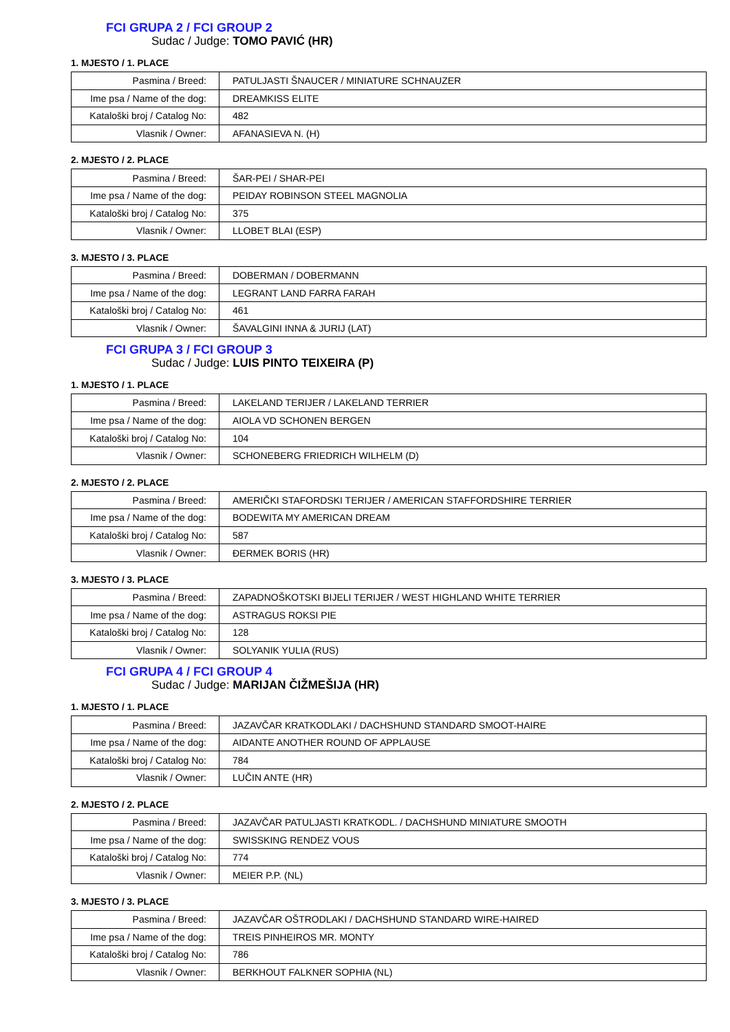FCI GRUPA 2 / FCI GROUP 2
Sudac / Judge: TOMO PAVIĆ (HR)
1. MJESTO / 1. PLACE
| Pasmina / Breed: | PATULJASTI ŠNAUCER / MINIATURE SCHNAUZER |
| Ime psa / Name of the dog: | DREAMKISS ELITE |
| Kataloški broj / Catalog No: | 482 |
| Vlasnik / Owner: | AFANASIEVA N. (H) |
2. MJESTO / 2. PLACE
| Pasmina / Breed: | ŠAR-PEI / SHAR-PEI |
| Ime psa / Name of the dog: | PEIDAY ROBINSON STEEL MAGNOLIA |
| Kataloški broj / Catalog No: | 375 |
| Vlasnik / Owner: | LLOBET BLAI (ESP) |
3. MJESTO / 3. PLACE
| Pasmina / Breed: | DOBERMAN / DOBERMANN |
| Ime psa / Name of the dog: | LEGRANT LAND FARRA FARAH |
| Kataloški broj / Catalog No: | 461 |
| Vlasnik / Owner: | ŠAVALGINI INNA & JURIJ (LAT) |
FCI GRUPA 3 / FCI GROUP 3
Sudac / Judge: LUIS PINTO TEIXEIRA (P)
1. MJESTO / 1. PLACE
| Pasmina / Breed: | LAKELAND TERIJER / LAKELAND TERRIER |
| Ime psa / Name of the dog: | AIOLA VD SCHONEN BERGEN |
| Kataloški broj / Catalog No: | 104 |
| Vlasnik / Owner: | SCHONEBERG FRIEDRICH WILHELM (D) |
2. MJESTO / 2. PLACE
| Pasmina / Breed: | AMERIČKI STAFORDSKI TERIJER / AMERICAN STAFFORDSHIRE TERRIER |
| Ime psa / Name of the dog: | BODEWITA MY AMERICAN DREAM |
| Kataloški broj / Catalog No: | 587 |
| Vlasnik / Owner: | ĐERMEK BORIS (HR) |
3. MJESTO / 3. PLACE
| Pasmina / Breed: | ZAPADNOŠKOTSKI BIJELI TERIJER / WEST HIGHLAND WHITE TERRIER |
| Ime psa / Name of the dog: | ASTRAGUS ROKSI PIE |
| Kataloški broj / Catalog No: | 128 |
| Vlasnik / Owner: | SOLYANIK YULIA (RUS) |
FCI GRUPA 4 / FCI GROUP 4
Sudac / Judge: MARIJAN ČIŽMEŠIJA (HR)
1. MJESTO / 1. PLACE
| Pasmina / Breed: | JAZAVČAR KRATKODLAKI / DACHSHUND STANDARD SMOOT-HAIRE |
| Ime psa / Name of the dog: | AIDANTE ANOTHER ROUND OF APPLAUSE |
| Kataloški broj / Catalog No: | 784 |
| Vlasnik / Owner: | LUČIN ANTE (HR) |
2. MJESTO / 2. PLACE
| Pasmina / Breed: | JAZAVČAR PATULJASTI KRATKODL. / DACHSHUND MINIATURE SMOOTH |
| Ime psa / Name of the dog: | SWISSKING RENDEZ VOUS |
| Kataloški broj / Catalog No: | 774 |
| Vlasnik / Owner: | MEIER P.P. (NL) |
3. MJESTO / 3. PLACE
| Pasmina / Breed: | JAZAVČAR OŠTRODLAKI / DACHSHUND STANDARD WIRE-HAIRED |
| Ime psa / Name of the dog: | TREIS PINHEIROS MR. MONTY |
| Kataloški broj / Catalog No: | 786 |
| Vlasnik / Owner: | BERKHOUT FALKNER SOPHIA (NL) |